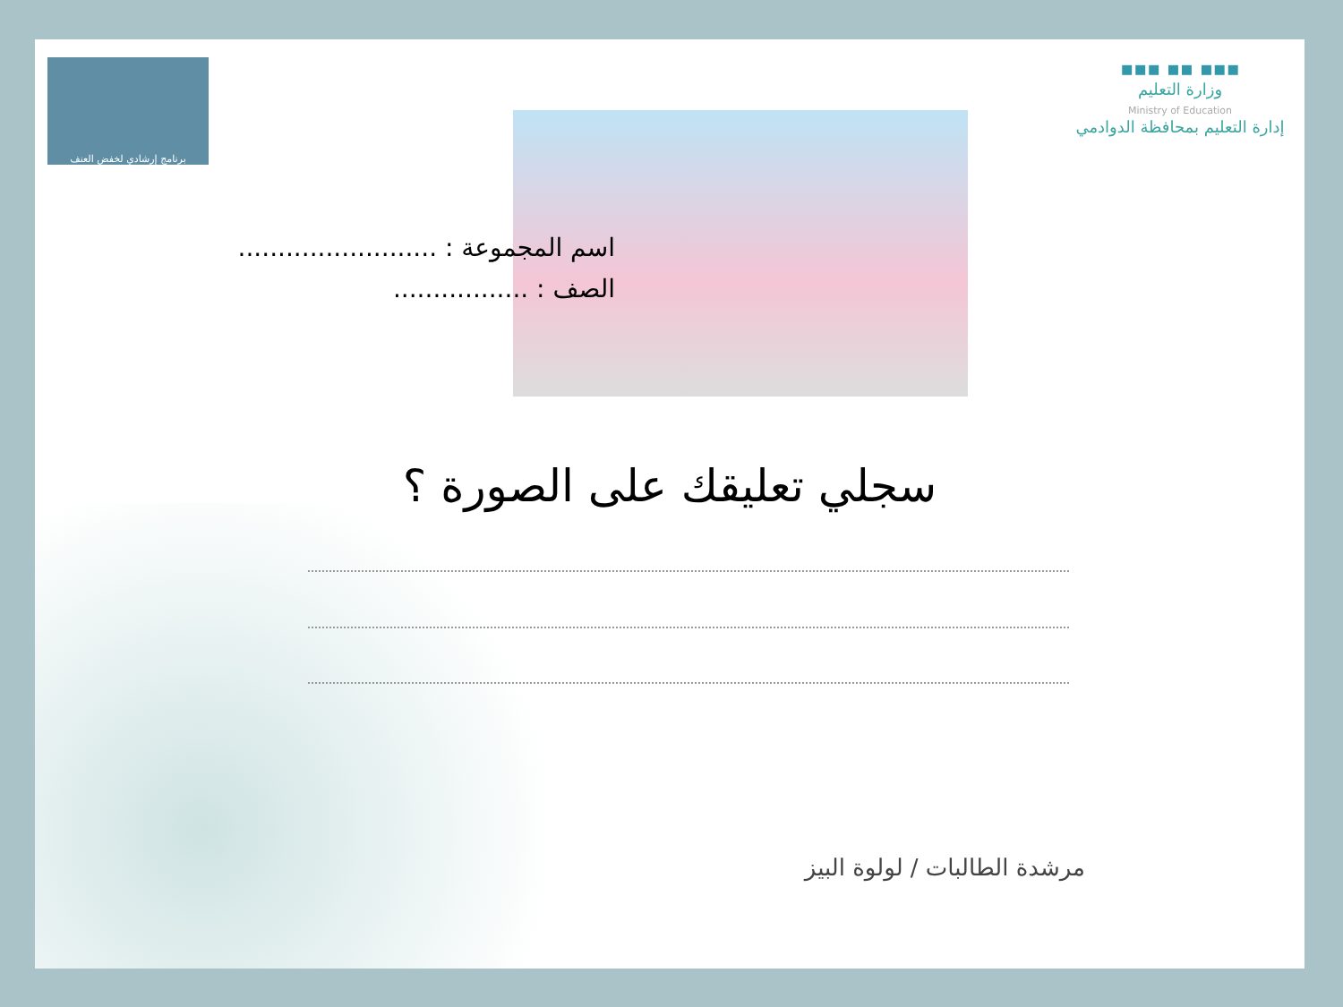برنامج إرشادي لخفض العنف
▪▪▪ ▪▪ ▪▪▪
وزارة التعليم
Ministry of Education
إدارة التعليم بمحافظة الدوادمي
اسم المجموعة : .........................
الصف : .................
سجلي تعليقك على الصورة ؟
مرشدة الطالبات / لولوة البيز